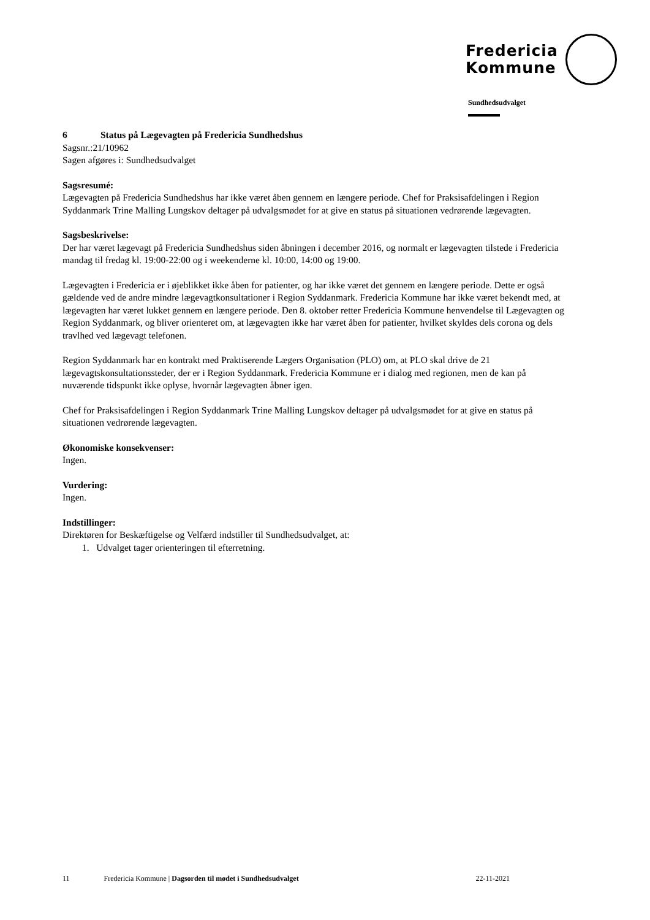Fredericia
Kommune
Sundhedsudvalget
6 Status på Lægevagten på Fredericia Sundhedshus
Sagsnr.:21/10962
Sagen afgøres i: Sundhedsudvalget
Sagsresumé:
Lægevagten på Fredericia Sundhedshus har ikke været åben gennem en længere periode. Chef for Praksisafdelingen i Region Syddanmark Trine Malling Lungskov deltager på udvalgsmødet for at give en status på situationen vedrørende lægevagten.
Sagsbeskrivelse:
Der har været lægevagt på Fredericia Sundhedshus siden åbningen i december 2016, og normalt er lægevagten tilstede i Fredericia mandag til fredag kl. 19:00-22:00 og i weekenderne kl. 10:00, 14:00 og 19:00.
Lægevagten i Fredericia er i øjeblikket ikke åben for patienter, og har ikke været det gennem en længere periode. Dette er også gældende ved de andre mindre lægevagtkonsultationer i Region Syddanmark. Fredericia Kommune har ikke været bekendt med, at lægevagten har været lukket gennem en længere periode. Den 8. oktober retter Fredericia Kommune henvendelse til Lægevagten og Region Syddanmark, og bliver orienteret om, at lægevagten ikke har været åben for patienter, hvilket skyldes dels corona og dels travlhed ved lægevagt telefonen.
Region Syddanmark har en kontrakt med Praktiserende Lægers Organisation (PLO) om, at PLO skal drive de 21 lægevagtskonsultationssteder, der er i Region Syddanmark. Fredericia Kommune er i dialog med regionen, men de kan på nuværende tidspunkt ikke oplyse, hvornår lægevagten åbner igen.
Chef for Praksisafdelingen i Region Syddanmark Trine Malling Lungskov deltager på udvalgsmødet for at give en status på situationen vedrørende lægevagten.
Økonomiske konsekvenser:
Ingen.
Vurdering:
Ingen.
Indstillinger:
Direktøren for Beskæftigelse og Velfærd indstiller til Sundhedsudvalget, at:
1. Udvalget tager orienteringen til efterretning.
11 Fredericia Kommune | Dagsorden til mødet i Sundhedsudvalget 22-11-2021